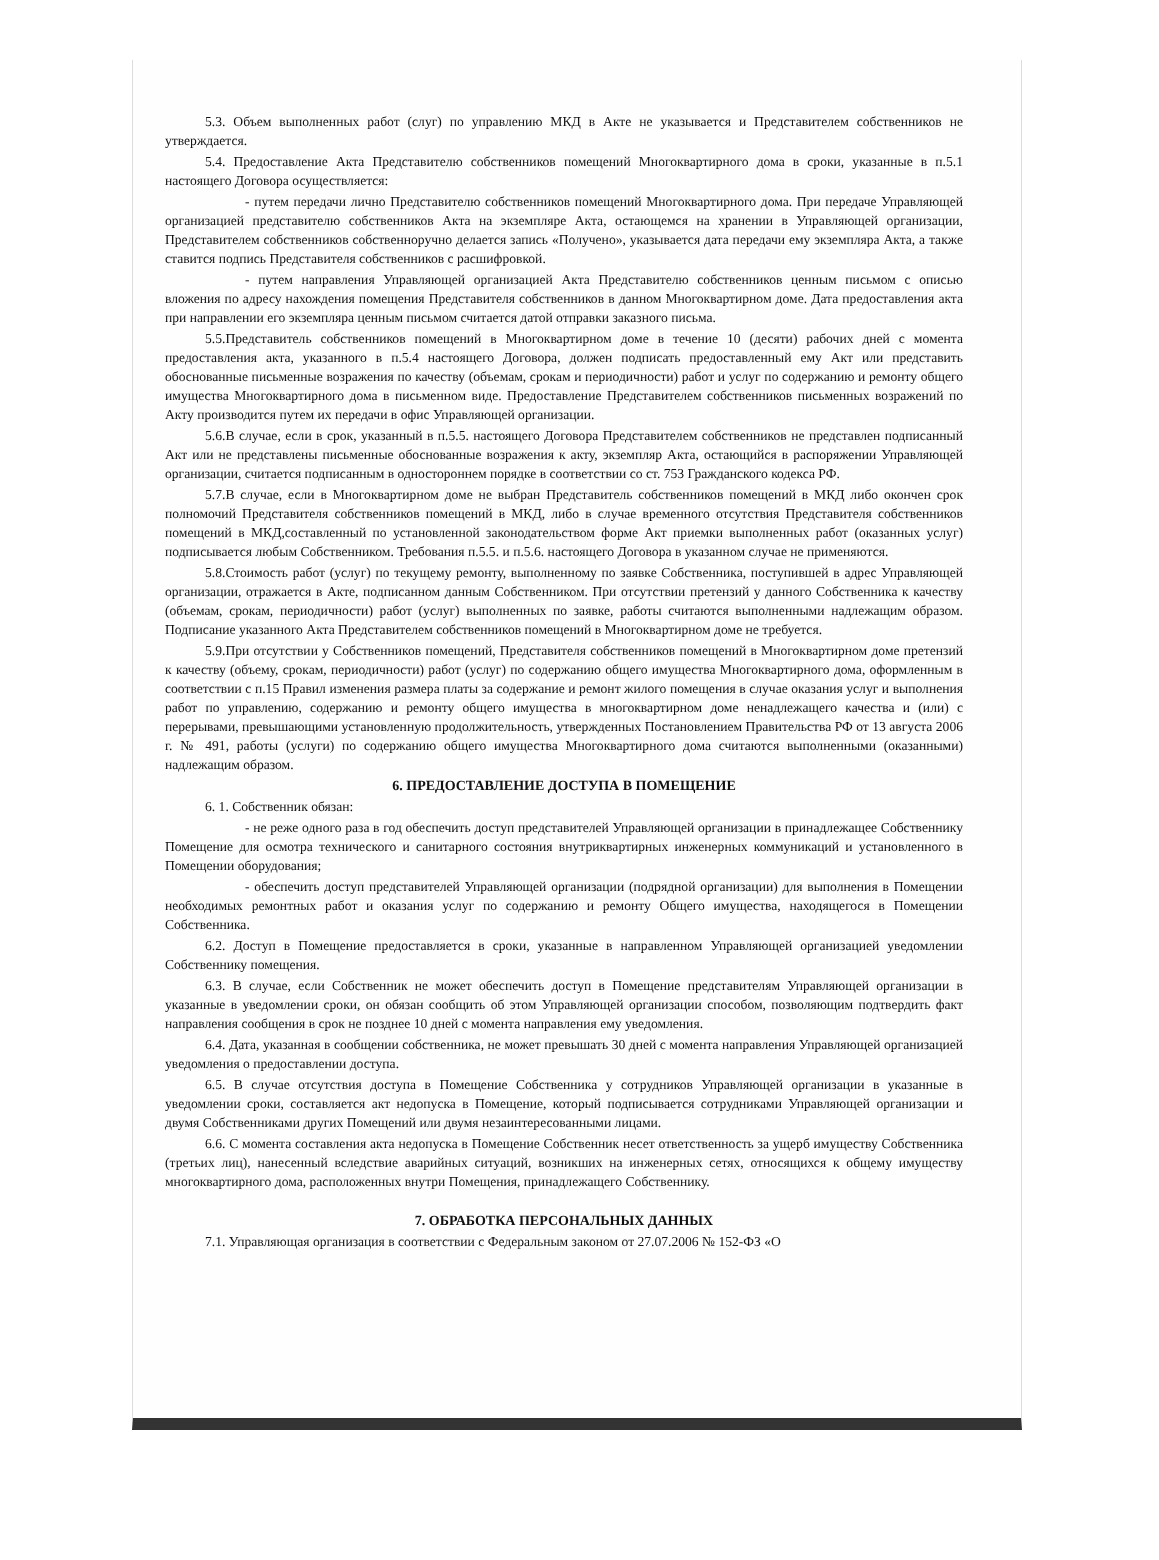5.3. Объем выполненных работ (слуг) по управлению МКД в Акте не указывается и Представителем собственников не утверждается.
5.4. Предоставление Акта Представителю собственников помещений Многоквартирного дома в сроки, указанные в п.5.1 настоящего Договора осуществляется:
- путем передачи лично Представителю собственников помещений Многоквартирного дома. При передаче Управляющей организацией представителю собственников Акта на экземпляре Акта, остающемся на хранении в Управляющей организации, Представителем собственников собственноручно делается запись «Получено», указывается дата передачи ему экземпляра Акта, а также ставится подпись Представителя собственников с расшифровкой.
- путем направления Управляющей организацией Акта Представителю собственников ценным письмом с описью вложения по адресу нахождения помещения Представителя собственников в данном Многоквартирном доме. Дата предоставления акта при направлении его экземпляра ценным письмом считается датой отправки заказного письма.
5.5.Представитель собственников помещений в Многоквартирном доме в течение 10 (десяти) рабочих дней с момента предоставления акта, указанного в п.5.4 настоящего Договора, должен подписать предоставленный ему Акт или представить обоснованные письменные возражения по качеству (объемам, срокам и периодичности) работ и услуг по содержанию и ремонту общего имущества Многоквартирного дома в письменном виде. Предоставление Представителем собственников письменных возражений по Акту производится путем их передачи в офис Управляющей организации.
5.6.В случае, если в срок, указанный в п.5.5. настоящего Договора Представителем собственников не представлен подписанный Акт или не представлены письменные обоснованные возражения к акту, экземпляр Акта, остающийся в распоряжении Управляющей организации, считается подписанным в одностороннем порядке в соответствии со ст. 753 Гражданского кодекса РФ.
5.7.В случае, если в Многоквартирном доме не выбран Представитель собственников помещений в МКД либо окончен срок полномочий Представителя собственников помещений в МКД, либо в случае временного отсутствия Представителя собственников помещений в МКД,составленный по установленной законодательством форме Акт приемки выполненных работ (оказанных услуг) подписывается любым Собственником. Требования п.5.5. и п.5.6. настоящего Договора в указанном случае не применяются.
5.8.Стоимость работ (услуг) по текущему ремонту, выполненному по заявке Собственника, поступившей в адрес Управляющей организации, отражается в Акте, подписанном данным Собственником. При отсутствии претензий у данного Собственника к качеству (объемам, срокам, периодичности) работ (услуг) выполненных по заявке, работы считаются выполненными надлежащим образом. Подписание указанного Акта Представителем собственников помещений в Многоквартирном доме не требуется.
5.9.При отсутствии у Собственников помещений, Представителя собственников помещений в Многоквартирном доме претензий к качеству (объему, срокам, периодичности) работ (услуг) по содержанию общего имущества Многоквартирного дома, оформленным в соответствии с п.15 Правил изменения размера платы за содержание и ремонт жилого помещения в случае оказания услуг и выполнения работ по управлению, содержанию и ремонту общего имущества в многоквартирном доме ненадлежащего качества и (или) с перерывами, превышающими установленную продолжительность, утвержденных Постановлением Правительства РФ от 13 августа 2006 г. № 491, работы (услуги) по содержанию общего имущества Многоквартирного дома считаются выполненными (оказанными) надлежащим образом.
6. ПРЕДОСТАВЛЕНИЕ ДОСТУПА В ПОМЕЩЕНИЕ
6. 1. Собственник обязан:
- не реже одного раза в год обеспечить доступ представителей Управляющей организации в принадлежащее Собственнику Помещение для осмотра технического и санитарного состояния внутриквартирных инженерных коммуникаций и установленного в Помещении оборудования;
- обеспечить доступ представителей Управляющей организации (подрядной организации) для выполнения в Помещении необходимых ремонтных работ и оказания услуг по содержанию и ремонту Общего имущества, находящегося в Помещении Собственника.
6.2. Доступ в Помещение предоставляется в сроки, указанные в направленном Управляющей организацией уведомлении Собственнику помещения.
6.3. В случае, если Собственник не может обеспечить доступ в Помещение представителям Управляющей организации в указанные в уведомлении сроки, он обязан сообщить об этом Управляющей организации способом, позволяющим подтвердить факт направления сообщения в срок не позднее 10 дней с момента направления ему уведомления.
6.4. Дата, указанная в сообщении собственника, не может превышать 30 дней с момента направления Управляющей организацией уведомления о предоставлении доступа.
6.5. В случае отсутствия доступа в Помещение Собственника у сотрудников Управляющей организации в указанные в уведомлении сроки, составляется акт недопуска в Помещение, который подписывается сотрудниками Управляющей организации и двумя Собственниками других Помещений или двумя незаинтересованными лицами.
6.6. С момента составления акта недопуска в Помещение Собственник несет ответственность за ущерб имуществу Собственника (третьих лиц), нанесенный вследствие аварийных ситуаций, возникших на инженерных сетях, относящихся к общему имуществу многоквартирного дома, расположенных внутри Помещения, принадлежащего Собственнику.
7. ОБРАБОТКА ПЕРСОНАЛЬНЫХ ДАННЫХ
7.1. Управляющая организация в соответствии с Федеральным законом от 27.07.2006 № 152-ФЗ «О